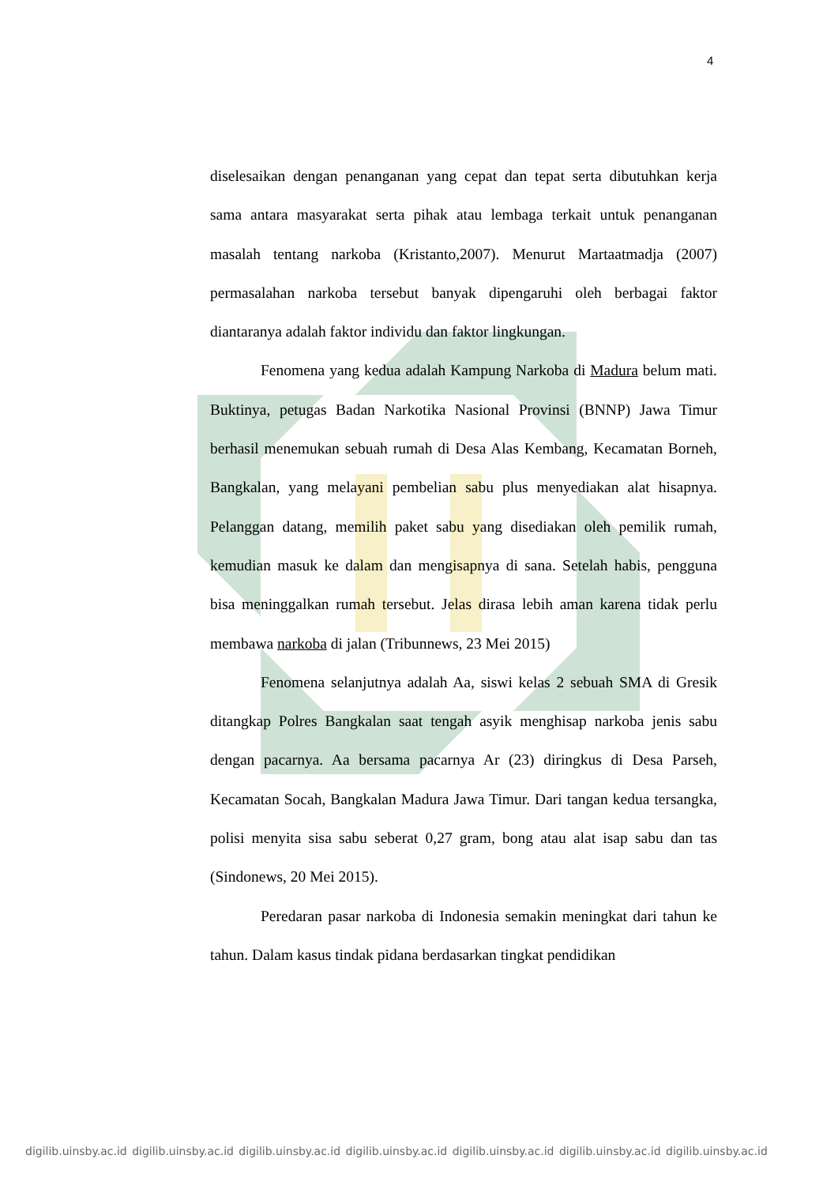4
diselesaikan dengan penanganan yang cepat dan tepat serta dibutuhkan kerja sama antara masyarakat serta pihak atau lembaga terkait untuk penanganan masalah tentang narkoba (Kristanto,2007). Menurut Martaatmadja (2007) permasalahan narkoba tersebut banyak dipengaruhi oleh berbagai faktor diantaranya adalah faktor individu dan faktor lingkungan.
Fenomena yang kedua adalah Kampung Narkoba di Madura belum mati. Buktinya, petugas Badan Narkotika Nasional Provinsi (BNNP) Jawa Timur berhasil menemukan sebuah rumah di Desa Alas Kembang, Kecamatan Borneh, Bangkalan, yang melayani pembelian sabu plus menyediakan alat hisapnya. Pelanggan datang, memilih paket sabu yang disediakan oleh pemilik rumah, kemudian masuk ke dalam dan mengisapnya di sana. Setelah habis, pengguna bisa meninggalkan rumah tersebut. Jelas dirasa lebih aman karena tidak perlu membawa narkoba di jalan (Tribunnews, 23 Mei 2015)
Fenomena selanjutnya adalah Aa, siswi kelas 2 sebuah SMA di Gresik ditangkap Polres Bangkalan saat tengah asyik menghisap narkoba jenis sabu dengan pacarnya. Aa bersama pacarnya Ar (23) diringkus di Desa Parseh, Kecamatan Socah, Bangkalan Madura Jawa Timur. Dari tangan kedua tersangka, polisi menyita sisa sabu seberat 0,27 gram, bong atau alat isap sabu dan tas (Sindonews, 20 Mei 2015).
Peredaran pasar narkoba di Indonesia semakin meningkat dari tahun ke tahun. Dalam kasus tindak pidana berdasarkan tingkat pendidikan
digilib.uinsby.ac.id digilib.uinsby.ac.id digilib.uinsby.ac.id digilib.uinsby.ac.id digilib.uinsby.ac.id digilib.uinsby.ac.id digilib.uinsby.ac.id